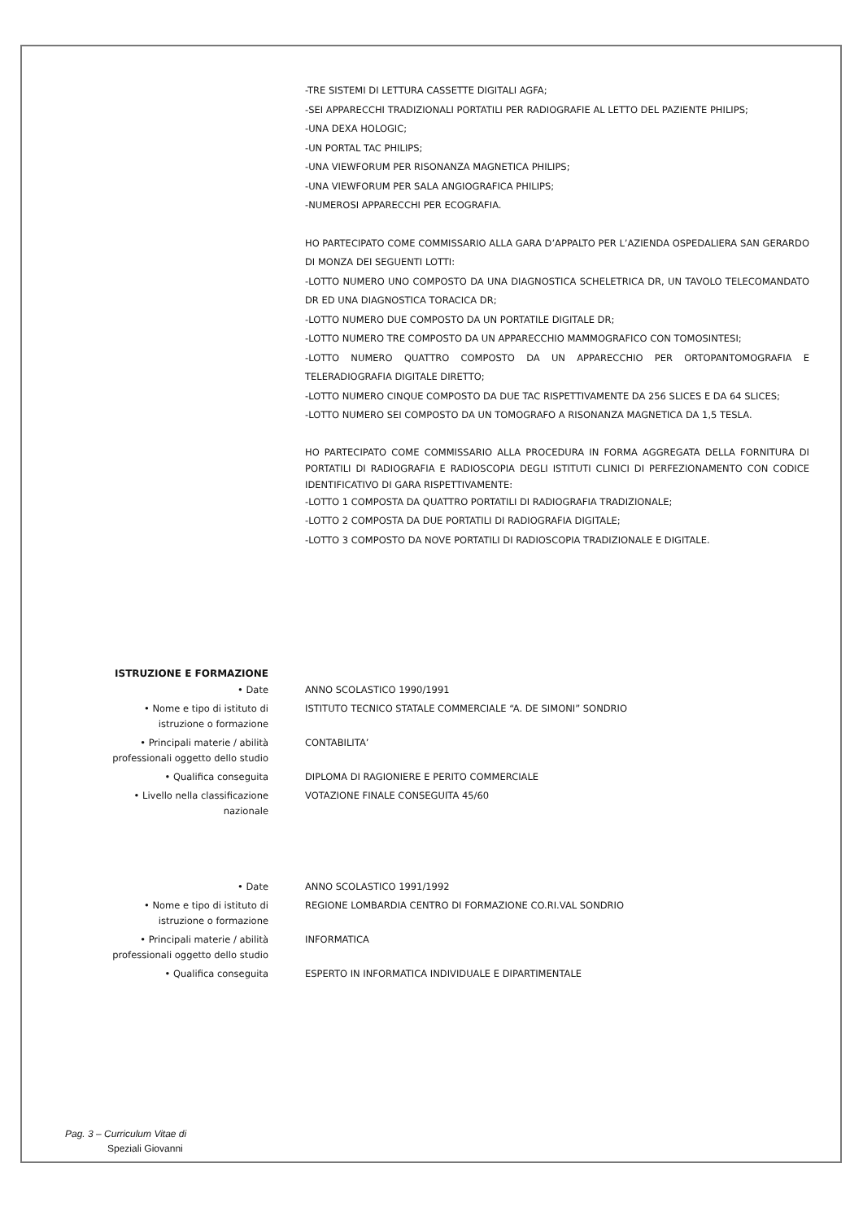-TRE SISTEMI DI LETTURA CASSETTE DIGITALI AGFA;
-SEI APPARECCHI TRADIZIONALI PORTATILI PER RADIOGRAFIE AL LETTO DEL PAZIENTE PHILIPS;
-UNA DEXA HOLOGIC;
-UN PORTAL TAC PHILIPS;
-UNA VIEWFORUM PER RISONANZA MAGNETICA PHILIPS;
-UNA VIEWFORUM PER SALA ANGIOGRAFICA PHILIPS;
-NUMEROSI APPARECCHI PER ECOGRAFIA.
HO PARTECIPATO COME COMMISSARIO ALLA GARA D’APPALTO PER L’AZIENDA OSPEDALIERA SAN GERARDO DI MONZA DEI SEGUENTI LOTTI:
-LOTTO NUMERO UNO COMPOSTO DA UNA DIAGNOSTICA SCHELETRICA DR, UN TAVOLO TELECOMANDATO DR ED UNA DIAGNOSTICA TORACICA DR;
-LOTTO NUMERO DUE COMPOSTO DA UN PORTATILE DIGITALE DR;
-LOTTO NUMERO TRE COMPOSTO DA UN APPARECCHIO MAMMOGRAFICO CON TOMOSINTESI;
-LOTTO NUMERO QUATTRO COMPOSTO DA UN APPARECCHIO PER ORTOPANTOMOGRAFIA E TELERADIOGRAFIA DIGITALE DIRETTO;
-LOTTO NUMERO CINQUE COMPOSTO DA DUE TAC RISPETTIVAMENTE DA 256 SLICES E DA 64 SLICES;
-LOTTO NUMERO SEI COMPOSTO DA UN TOMOGRAFO A RISONANZA MAGNETICA DA 1,5 TESLA.
HO PARTECIPATO COME COMMISSARIO ALLA PROCEDURA IN FORMA AGGREGATA DELLA FORNITURA DI PORTATILI DI RADIOGRAFIA E RADIOSCOPIA DEGLI ISTITUTI CLINICI DI PERFEZIONAMENTO CON CODICE IDENTIFICATIVO DI GARA RISPETTIVAMENTE:
-LOTTO 1 COMPOSTA DA QUATTRO PORTATILI DI RADIOGRAFIA TRADIZIONALE;
-LOTTO 2 COMPOSTA DA DUE PORTATILI DI RADIOGRAFIA DIGITALE;
-LOTTO 3 COMPOSTO DA NOVE PORTATILI DI RADIOSCOPIA TRADIZIONALE E DIGITALE.
ISTRUZIONE E FORMAZIONE
• Date ANNO SCOLASTICO 1990/1991
• Nome e tipo di istituto di
istruzione o formazione
ISTITUTO TECNICO STATALE COMMERCIALE “A. DE SIMONI” SONDRIO
• Principali materie / abilità
professionali oggetto dello studio
CONTABILITA’
• Qualifica conseguita DIPLOMA DI RAGIONIERE E PERITO COMMERCIALE
• Livello nella classificazione
nazionale
VOTAZIONE FINALE CONSEGUITA 45/60
• Date ANNO SCOLASTICO 1991/1992
• Nome e tipo di istituto di
istruzione o formazione
REGIONE LOMBARDIA CENTRO DI FORMAZIONE CO.RI.VAL SONDRIO
• Principali materie / abilità
professionali oggetto dello studio
INFORMATICA
• Qualifica conseguita ESPERTO IN INFORMATICA INDIVIDUALE E DIPARTIMENTALE
Pag. 3 – Curriculum Vitae di
Speziali Giovanni